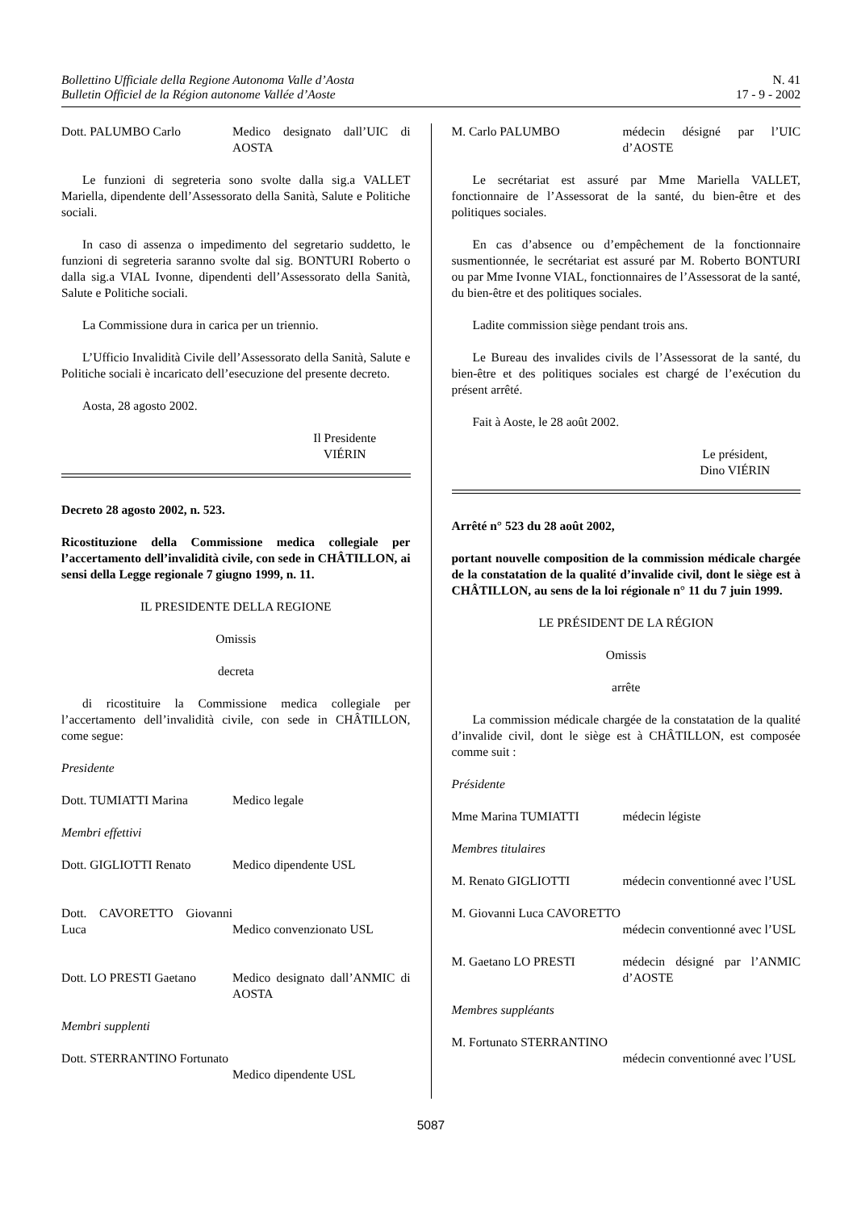Bollettino Ufficiale della Regione Autonoma Valle d’Aosta
Bulletin Officiel de la Région autonome Vallée d’Aoste
N. 41
17 - 9 - 2002
Dott. PALUMBO Carlo Medico designato dall’UIC di AOSTA
Le funzioni di segreteria sono svolte dalla sig.a VALLET Mariella, dipendente dell’Assessorato della Sanità, Salute e Politiche sociali.
In caso di assenza o impedimento del segretario suddetto, le funzioni di segreteria saranno svolte dal sig. BONTURI Roberto o dalla sig.a VIAL Ivonne, dipendenti dell’Assessorato della Sanità, Salute e Politiche sociali.
La Commissione dura in carica per un triennio.
L’Ufficio Invalidità Civile dell’Assessorato della Sanità, Salute e Politiche sociali è incaricato dell’esecuzione del presente decreto.
Aosta, 28 agosto 2002.
Il Presidente
VIÉRIN
Decreto 28 agosto 2002, n. 523.
Ricostituzione della Commissione medica collegiale per l’accertamento dell’invalidità civile, con sede in CHÂTILLON, ai sensi della Legge regionale 7 giugno 1999, n. 11.
IL PRESIDENTE DELLA REGIONE
Omissis
decreta
di ricostituire la Commissione medica collegiale per l’accertamento dell’invalidità civile, con sede in CHÂTILLON, come segue:
Presidente
Dott. TUMIATTI Marina Medico legale
Membri effettivi
Dott. GIGLIOTTI Renato Medico dipendente USL
Dott. CAVORETTO Giovanni Luca
Medico convenzionato USL
Dott. LO PRESTI Gaetano
Medico designato dall’ANMIC di AOSTA
Membri supplenti
Dott. STERRANTINO Fortunato
Medico dipendente USL
M. Carlo PALUMBO médecin désigné par l’UIC d’AOSTE
Le secrétariat est assuré par Mme Mariella VALLET, fonctionnaire de l’Assessorat de la santé, du bien-être et des politiques sociales.
En cas d’absence ou d’empêchement de la fonctionnaire susmentionnée, le secrétariat est assuré par M. Roberto BONTURI ou par Mme Ivonne VIAL, fonctionnaires de l’Assessorat de la santé, du bien-être et des politiques sociales.
Ladite commission siège pendant trois ans.
Le Bureau des invalides civils de l’Assessorat de la santé, du bien-être et des politiques sociales est chargé de l’exécution du présent arrêté.
Fait à Aoste, le 28 août 2002.
Le président,
Dino VIÉRIN
Arrêté n° 523 du 28 août 2002,
portant nouvelle composition de la commission médicale chargée de la constatation de la qualité d’invalide civil, dont le siège est à CHÂTILLON, au sens de la loi régionale n° 11 du 7 juin 1999.
LE PRÉSIDENT DE LA RÉGION
Omissis
arrête
La commission médicale chargée de la constatation de la qualité d’invalide civil, dont le siège est à CHÂTILLON, est composée comme suit :
Présidente
Mme Marina TUMIATTI médecin légiste
Membres titulaires
M. Renato GIGLIOTTI médecin conventionné avec l’USL
M. Giovanni Luca CAVORETTO
médecin conventionné avec l’USL
M. Gaetano LO PRESTI médecin désigné par l’ANMIC d’AOSTE
Membres suppléants
M. Fortunato STERRANTINO
médecin conventionné avec l’USL
5087